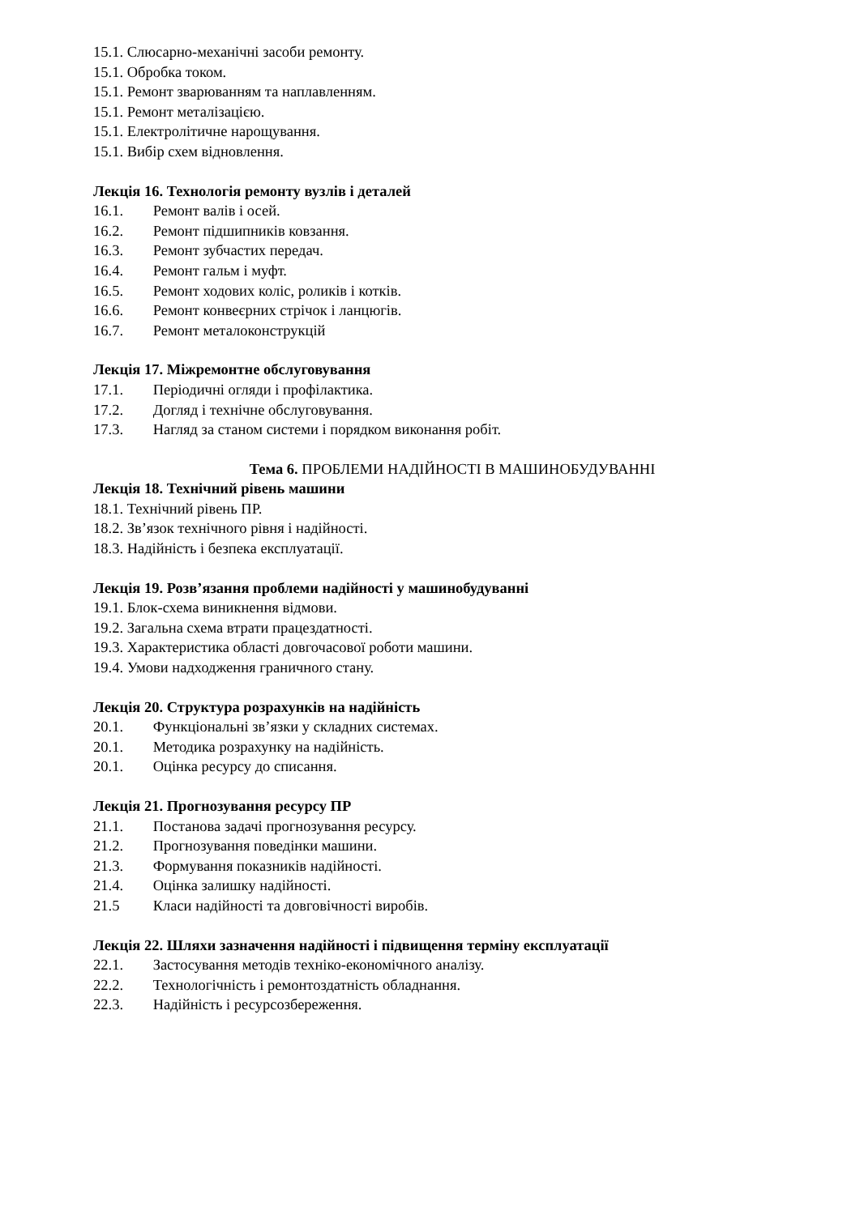15.1. Слюсарно-механічні засоби ремонту.
15.1. Обробка током.
15.1. Ремонт зварюванням та наплавленням.
15.1. Ремонт металізацією.
15.1. Електролітичне нарощування.
15.1. Вибір схем відновлення.
Лекція 16. Технологія ремонту вузлів і деталей
16.1. Ремонт валів і осей.
16.2. Ремонт підшипників ковзання.
16.3. Ремонт зубчастих передач.
16.4. Ремонт гальм і муфт.
16.5. Ремонт ходових коліс, роликів і котків.
16.6. Ремонт конвеєрних стрічок і ланцюгів.
16.7. Ремонт металоконструкцій
Лекція 17. Міжремонтне обслуговування
17.1. Періодичні огляди і профілактика.
17.2. Догляд і технічне обслуговування.
17.3. Нагляд за станом системи і порядком виконання робіт.
Тема 6. ПРОБЛЕМИ НАДІЙНОСТІ В МАШИНОБУДУВАННІ
Лекція 18. Технічний рівень машини
18.1. Технічний рівень ПР.
18.2. Зв’язок технічного рівня і надійності.
18.3. Надійність і безпека експлуатації.
Лекція 19. Розв’язання проблеми надійності у машинобудуванні
19.1. Блок-схема виникнення відмови.
19.2. Загальна схема втрати працездатності.
19.3. Характеристика області довгочасової роботи машини.
19.4. Умови надходження граничного стану.
Лекція 20. Структура розрахунків на надійність
20.1. Функціональні зв’язки у складних системах.
20.1. Методика розрахунку на надійність.
20.1. Оцінка ресурсу до списання.
Лекція 21. Прогнозування ресурсу ПР
21.1. Постанова задачі прогнозування ресурсу.
21.2. Прогнозування поведінки машини.
21.3. Формування показників надійності.
21.4. Оцінка залишку надійності.
21.5 Класи надійності та довговічності виробів.
Лекція 22. Шляхи зазначення надійності і підвищення терміну експлуатації
22.1. Застосування методів техніко-економічного аналізу.
22.2. Технологічність і ремонтоздатність обладнання.
22.3. Надійність і ресурсозбереження.